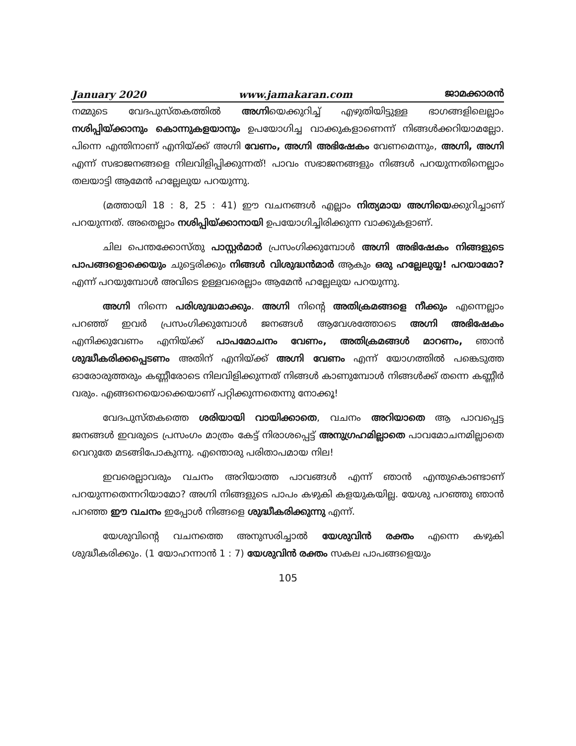January 2020 www.jamakaran.com ജാമക്കാരൻ
നമ്മുടെ വേദപുസ്തകത്തിൽ അഗ്നിയെക്കുറിച്ച് എഴുതിയിട്ടുള്ള ഭാഗങ്ങളിലെല്ലാം നശിപ്പിയ്ക്കാനും കൊന്നുകളയാനും ഉപയോഗിച്ച വാക്കുകളാണെന്ന് നിങ്ങൾക്കറിയാമല്ലോ. പിന്നെ എന്തിനാണ് എനിയ്ക്ക് അഗ്നി വേണം, അഗ്നി അഭിഷേകം വേണമെന്നും, അഗ്നി, അഗ്നി എന്ന് സഭാജനങ്ങളെ നിലവിളിപ്പിക്കുന്നത്! പാവം സഭാജനങ്ങളും നിങ്ങൾ പറയുന്നതിനെല്ലാം തലയാട്ടി ആമേൻ ഹല്ലേലുയ പറയുന്നു.
(മത്തായി 18 : 8, 25 : 41) ഈ വചനങ്ങൾ എല്ലാം നിത്യമായ അഗ്നിയെക്കുറിച്ചാണ് പറയുന്നത്. അതെല്ലാം നശിപ്പിയ്ക്കാനായി ഉപയോഗിച്ചിരിക്കുന്ന വാക്കുകളാണ്.
ചില പെന്തക്കോസ്തു പാസ്റ്റർമാർ പ്രസംഗിക്കുമ്പോൾ അഗ്നി അഭിഷേകം നിങ്ങളുടെ പാപങ്ങളൊക്കെയും ചുട്ടെരിക്കും നിങ്ങൾ വിശുദ്ധൻമാർ ആകും ഒരു ഹല്ലേലുയ്യ! പറയാമോ? എന്ന് പറയുമ്പോൾ അവിടെ ഉള്ളവരെല്ലാം ആമേൻ ഹല്ലേലുയ പറയുന്നു.
അഗ്നി നിന്നെ പരിശുദ്ധമാക്കും. അഗ്നി നിന്റെ അതിക്രമങ്ങളെ നീക്കും എന്നെല്ലാം പറഞ്ഞ് ഇവർ പ്രസംഗിക്കുമ്പോൾ ജനങ്ങൾ ആവേശത്തോടെ അഗ്നി അഭിഷേകം എനിക്കുവേണം എനിയ്ക്ക് പാപമോചനം വേണം, അതിക്രമങ്ങൾ മാറണം, ഞാൻ ശുദ്ധീകരിക്കപ്പെടണം അതിന് എനിയ്ക്ക് അഗ്നി വേണം എന്ന് യോഗത്തിൽ പങ്കെടുത്ത ഓരോരുത്തരും കണ്ണീരോടെ നിലവിളിക്കുന്നത് നിങ്ങൾ കാണുമ്പോൾ നിങ്ങൾക്ക് തന്നെ കണ്ണീർ വരും. എങ്ങനെയൊക്കെയാണ് പറ്റിക്കുന്നതെന്നു നോക്കൂ!
വേദപുസ്തകത്തെ ശരിയായി വായിക്കാതെ, വചനം അറിയാതെ ആ പാവപ്പെട്ട ജനങ്ങൾ ഇവരുടെ പ്രസംഗം മാത്രം കേട്ട് നിരാശപ്പെട്ട് അനുഗ്രഹമില്ലാതെ പാവമോചനമില്ലാതെ വെറുതേ മടങ്ങിപോകുന്നു. എന്തൊരു പരിതാപമായ നില!
ഇവരെല്ലാവരും വചനം അറിയാത്ത പാവങ്ങൾ എന്ന് ഞാൻ എന്തുകൊണ്ടാണ് പറയുന്നതെന്നറിയാമോ? അഗ്നി നിങ്ങളുടെ പാപം കഴുകി കളയുകയില്ല. യേശു പറഞ്ഞു ഞാൻ പറഞ്ഞ ഈ വചനം ഇപ്പോൾ നിങ്ങളെ ശുദ്ധീകരിക്കുന്നു എന്ന്.
യേശുവിന്റെ വചനത്തെ അനുസരിച്ചാൽ യേശുവിൻ രക്തം എന്നെ കഴുകി ശുദ്ധീകരിക്കും. (1 യോഹന്നാൻ 1 : 7) യേശുവിൻ രക്തം സകല പാപങ്ങളെയും
105